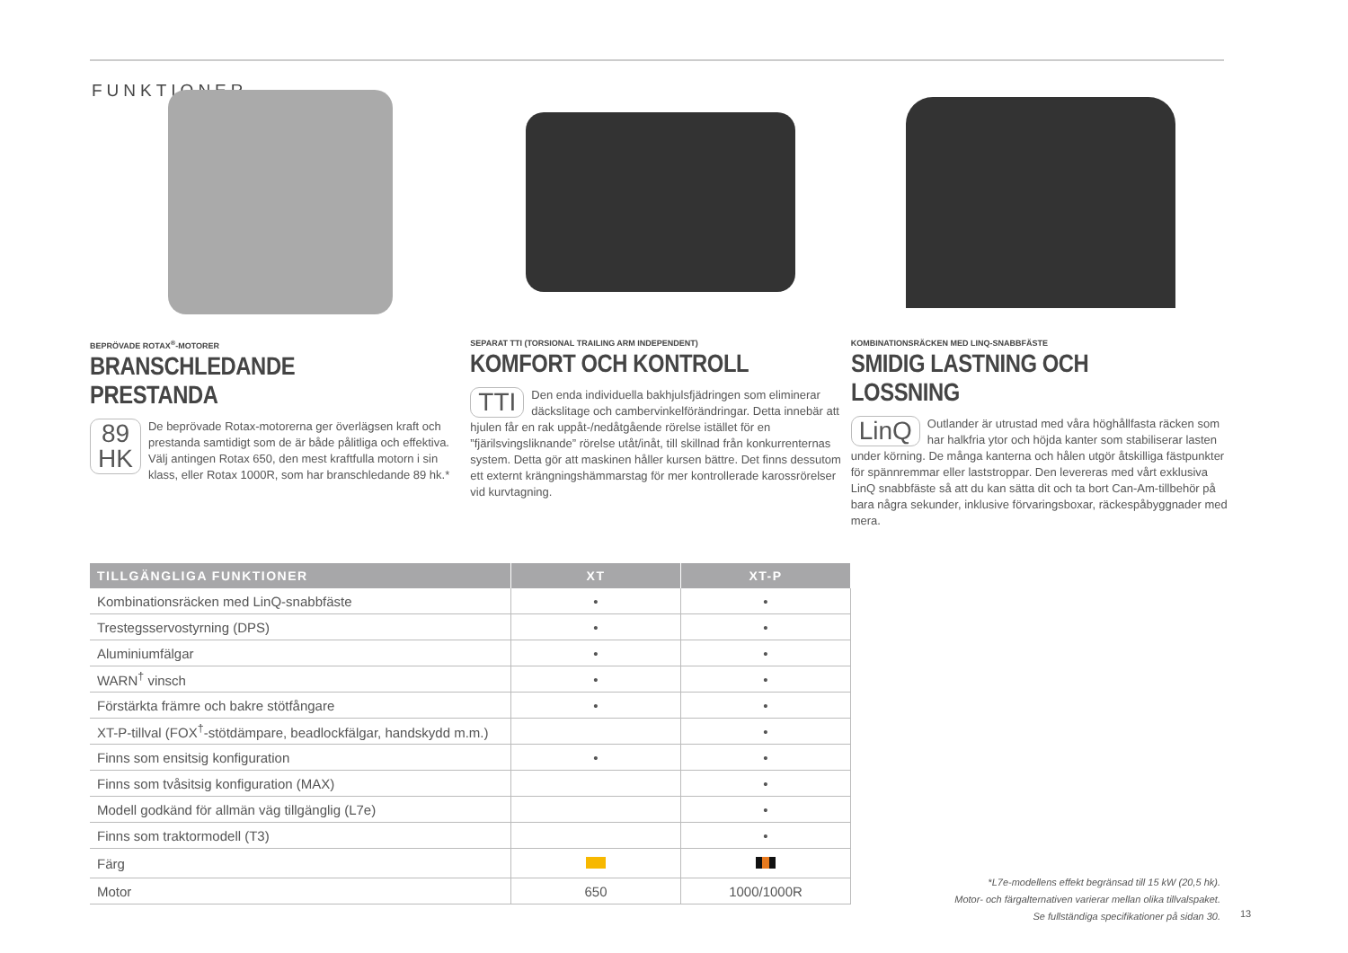FUNKTIONER
BEPRÖVADE ROTAX<sup>®</sup>-MOTORER
BRANSCHLEDANDE PRESTANDA
89
HK De beprövade Rotax-motorerna ger överlägsen kraft och prestanda samtidigt som de är både pålitliga och effektiva. Välj antingen Rotax 650, den mest kraftfulla motorn i sin klass, eller Rotax 1000R, som har branschledande 89 hk.*
SEPARAT TTI (TORSIONAL TRAILING ARM INDEPENDENT)
KOMFORT OCH KONTROLL
TTI Den enda individuella bakhjulsfjädringen som eliminerar däckslitage och cambervinkelförändringar. Detta innebär att hjulen får en rak uppåt-/nedåtgående rörelse istället för en ”fjärilsvingsliknande” rörelse utåt/inåt, till skillnad från konkurrenternas system. Detta gör att maskinen håller kursen bättre. Det finns dessutom ett externt krängningshämmarstag för mer kontrollerade karossrörelser vid kurvtagning.
KOMBINATIONSRÄCKEN MED LINQ-SNABBFÄSTE
SMIDIG LASTNING OCH LOSSNING
LinQ Outlander är utrustad med våra höghållfasta räcken som har halkfria ytor och höjda kanter som stabiliserar lasten under körning. De många kanterna och hålen utgör åtskilliga fästpunkter för spännremmar eller laststroppar. Den levereras med vårt exklusiva LinQ snabbfäste så att du kan sätta dit och ta bort Can-Am-tillbehör på bara några sekunder, inklusive förvaringsboxar, räckespåbyggnader med mera.
| TILLGÄNGLIGA FUNKTIONER | XT | XT-P |
| --- | --- | --- |
| Kombinationsräcken med LinQ-snabbfäste | • | • |
| Trestegsservostyrning (DPS) | • | • |
| Aluminiumfälgar | • | • |
| WARN<sup>†</sup> vinsch | • | • |
| Förstärkta främre och bakre stötfångare | • | • |
| XT-P-tillval (FOX<sup>†</sup>-stötdämpare, beadlockfälgar, handskydd m.m.) | | • |
| Finns som ensitsig konfiguration | • | • |
| Finns som tvåsitsig konfiguration (MAX) | | • |
| Modell godkänd för allmän väg tillgänglig (L7e) | | • |
| Finns som traktormodell (T3) | | • |
| Färg | | |
| Motor | 650 | 1000/1000R |
*L7e-modellens effekt begränsad till 15 kW (20,5 hk).
Motor- och färgalternativen varierar mellan olika tillvalspaket.
Se fullständiga specifikationer på sidan 30.
13